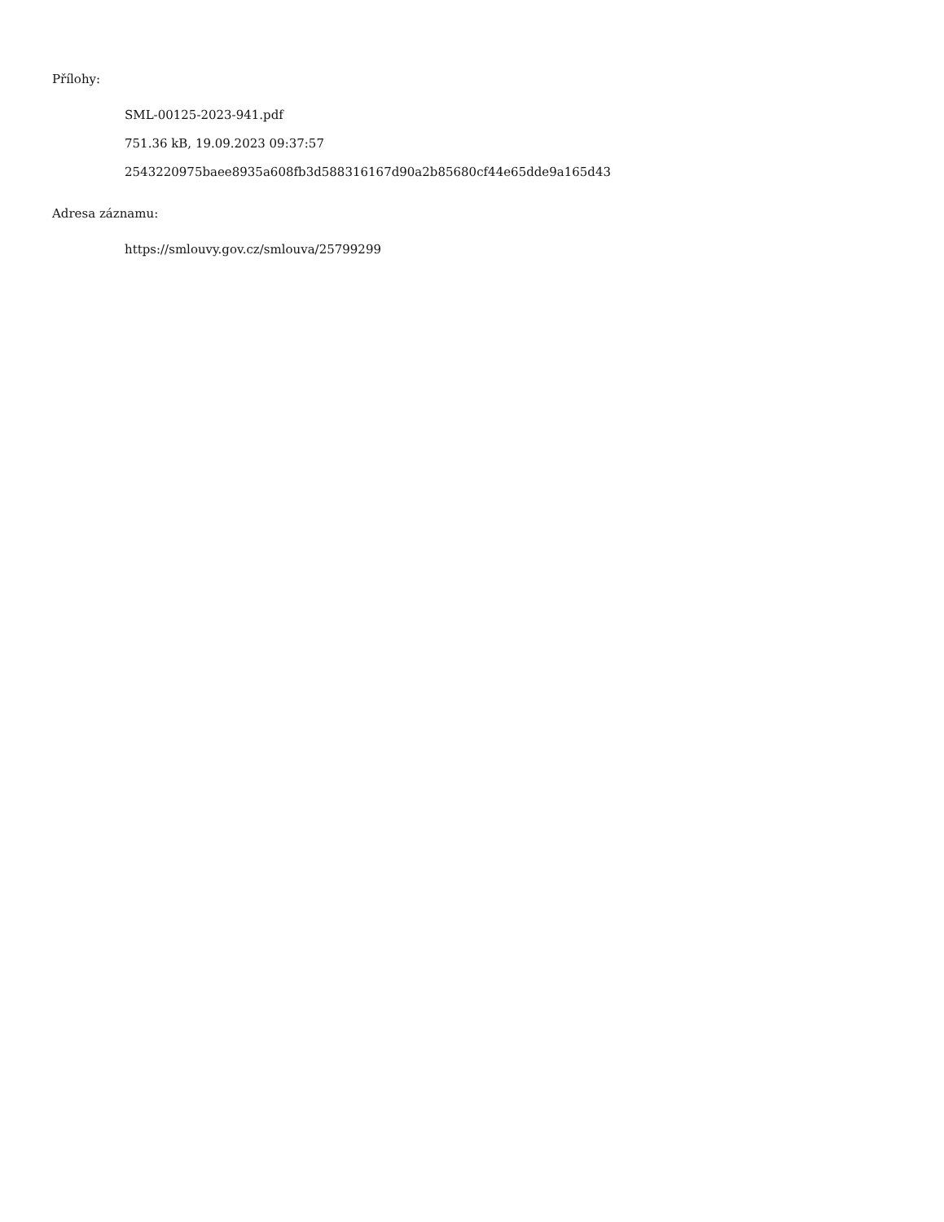Přílohy:
SML-00125-2023-941.pdf
751.36 kB, 19.09.2023 09:37:57
2543220975baee8935a608fb3d588316167d90a2b85680cf44e65dde9a165d43
Adresa záznamu:
https://smlouvy.gov.cz/smlouva/25799299